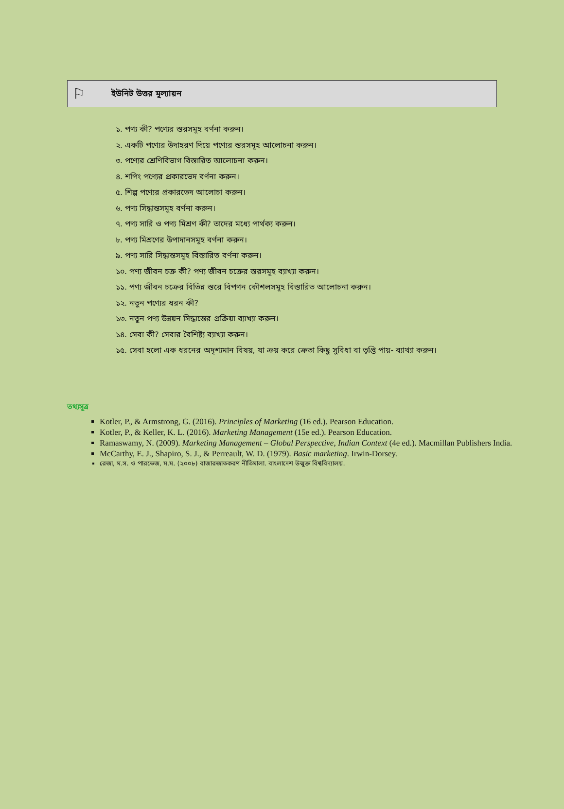⚐
ইউনিট উত্তর মূল্যায়ন
১. পণ্য কী? পণ্যের স্তরসমূহ বর্ণনা করুন।
২. একটি পণ্যের উদাহরণ দিয়ে পণ্যের স্তরসমূহ আলোচনা করুন।
৩. পণ্যের শ্রেণিবিভাগ বিস্তারিত আলোচনা করুন।
৪. শপিং পণ্যের প্রকারভেদ বর্ণনা করুন।
৫. শিল্প পণ্যের প্রকারভেদ আলোচা করুন।
৬. পণ্য সিদ্ধান্তসমূহ বর্ণনা করুন।
৭. পণ্য সারি ও পণ্য মিশ্রণ কী? তাদের মধ্যে পার্থক্য করুন।
৮. পণ্য মিশ্রণের উপাদানসমূহ বর্ণনা করুন।
৯. পণ্য সারি সিদ্ধান্তসমূহ বিস্তারিত বর্ণনা করুন।
১০. পণ্য জীবন চক্র কী? পণ্য জীবন চক্রের স্তরসমূহ ব্যাখ্যা করুন।
১১. পণ্য জীবন চক্রের বিভিন্ন স্তরে বিপণন কৌশলসমূহ বিস্তারিত আলোচনা করুন।
১২. নতুন পণ্যের ধরন কী?
১৩. নতুন পণ্য উন্নয়ন সিদ্ধান্তের প্রক্রিয়া ব্যাখ্যা করুন।
১৪. সেবা কী? সেবার বৈশিষ্ট্য ব্যাখ্যা করুন।
১৫. সেবা হলো এক ধরনের অদৃশ্যমান বিষয়, যা ক্রয় করে ক্রেতা কিছু সুবিধা বা তৃপ্তি পায়- ব্যাখ্যা করুন।
তথ্যসূত্র
Kotler, P., & Armstrong, G. (2016). Principles of Marketing (16 ed.). Pearson Education.
Kotler, P., & Keller, K. L. (2016). Marketing Management (15e ed.). Pearson Education.
Ramaswamy, N. (2009). Marketing Management – Global Perspective, Indian Context (4e ed.). Macmillan Publishers India.
McCarthy, E. J., Shapiro, S. J., & Perreault, W. D. (1979). Basic marketing. Irwin-Dorsey.
রেজা, ম.স. ও পারভেজ, ম.ম. (২০০৮) বাজারজাতকরণ নীতিমালা. বাংলাদেশ উন্মুক্ত বিশ্ববিদ্যালয়.